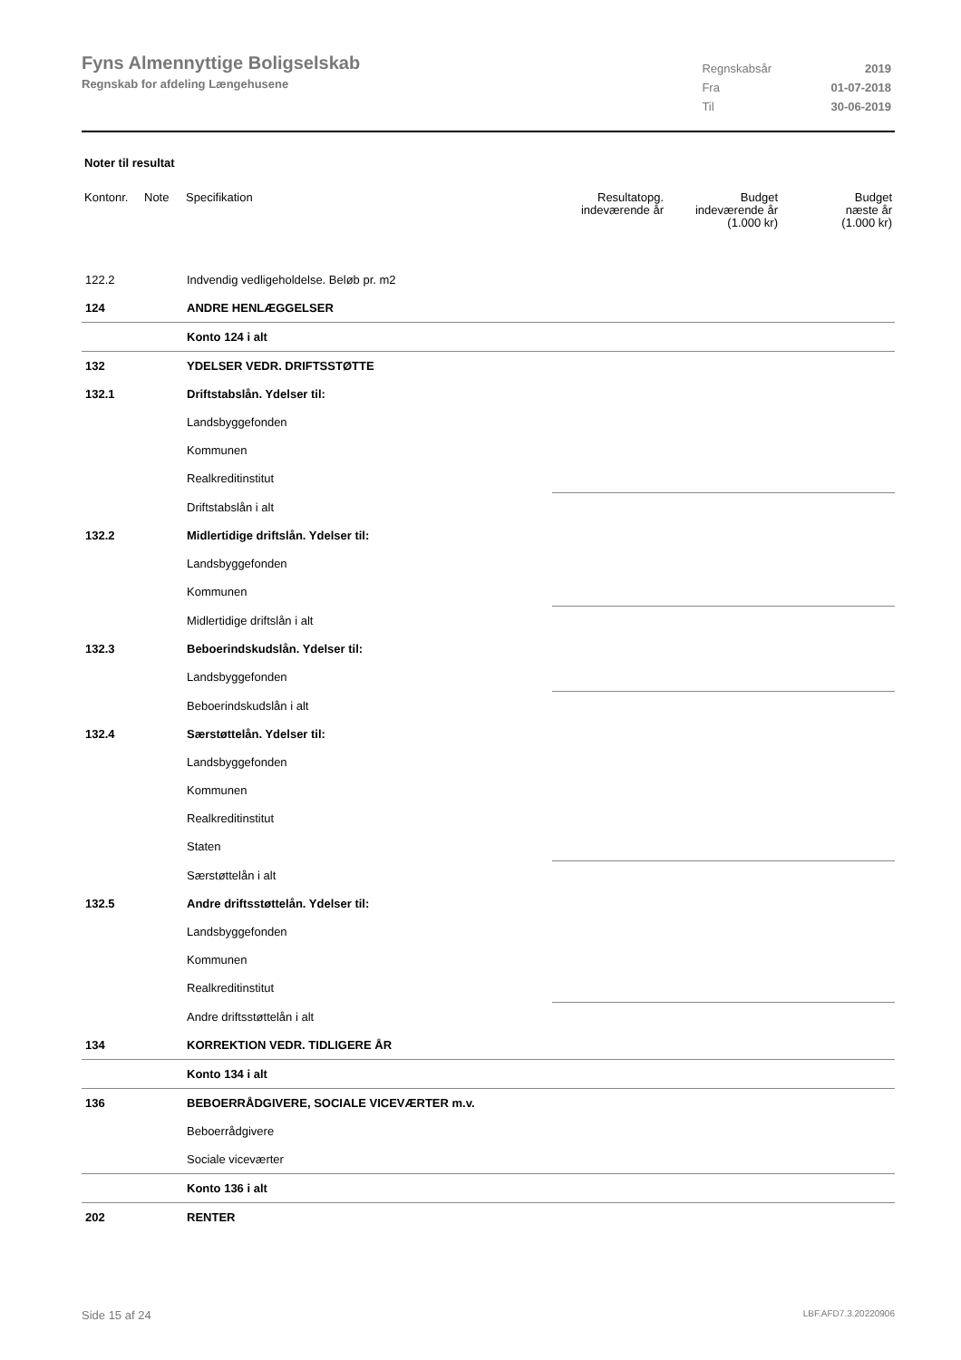Fyns Almennyttige Boligselskab
Regnskab for afdeling Længehusene
| Regnskabsår | 2019 |
| Fra | 01-07-2018 |
| Til | 30-06-2019 |
Noter til resultat
| Kontonr. | Note | Specifikation | Resultatopg. indeværende år | Budget indeværende år (1.000 kr) | Budget næste år (1.000 kr) |
| --- | --- | --- | --- | --- | --- |
| 122.2 | | Indvendig vedligeholdelse. Beløb pr. m2 | | | |
| 124 | | ANDRE HENLÆGGELSER | | | |
| | | Konto 124 i alt | | | |
| 132 | | YDELSER VEDR. DRIFTSSTØTTE | | | |
| 132.1 | | Driftstabslån. Ydelser til: | | | |
| | | Landsbyggefonden | | | |
| | | Kommunen | | | |
| | | Realkreditinstitut | | | |
| | | Driftstabslån i alt | | | |
| 132.2 | | Midlertidige driftslån. Ydelser til: | | | |
| | | Landsbyggefonden | | | |
| | | Kommunen | | | |
| | | Midlertidige driftslån i alt | | | |
| 132.3 | | Beboerindskudslån. Ydelser til: | | | |
| | | Landsbyggefonden | | | |
| | | Beboerindskudslån i alt | | | |
| 132.4 | | Særstøttelån. Ydelser til: | | | |
| | | Landsbyggefonden | | | |
| | | Kommunen | | | |
| | | Realkreditinstitut | | | |
| | | Staten | | | |
| | | Særstøttelån i alt | | | |
| 132.5 | | Andre driftsstøttelån. Ydelser til: | | | |
| | | Landsbyggefonden | | | |
| | | Kommunen | | | |
| | | Realkreditinstitut | | | |
| | | Andre driftsstøttelån i alt | | | |
| 134 | | KORREKTION VEDR. TIDLIGERE ÅR | | | |
| | | Konto 134 i alt | | | |
| 136 | | BEBOERRÅDGIVERE, SOCIALE VICEVÆRTER m.v. | | | |
| | | Beboerrådgivere | | | |
| | | Sociale viceværter | | | |
| | | Konto 136 i alt | | | |
| 202 | | RENTER | | | |
Side 15 af 24 LBF.AFD7.3.20220906